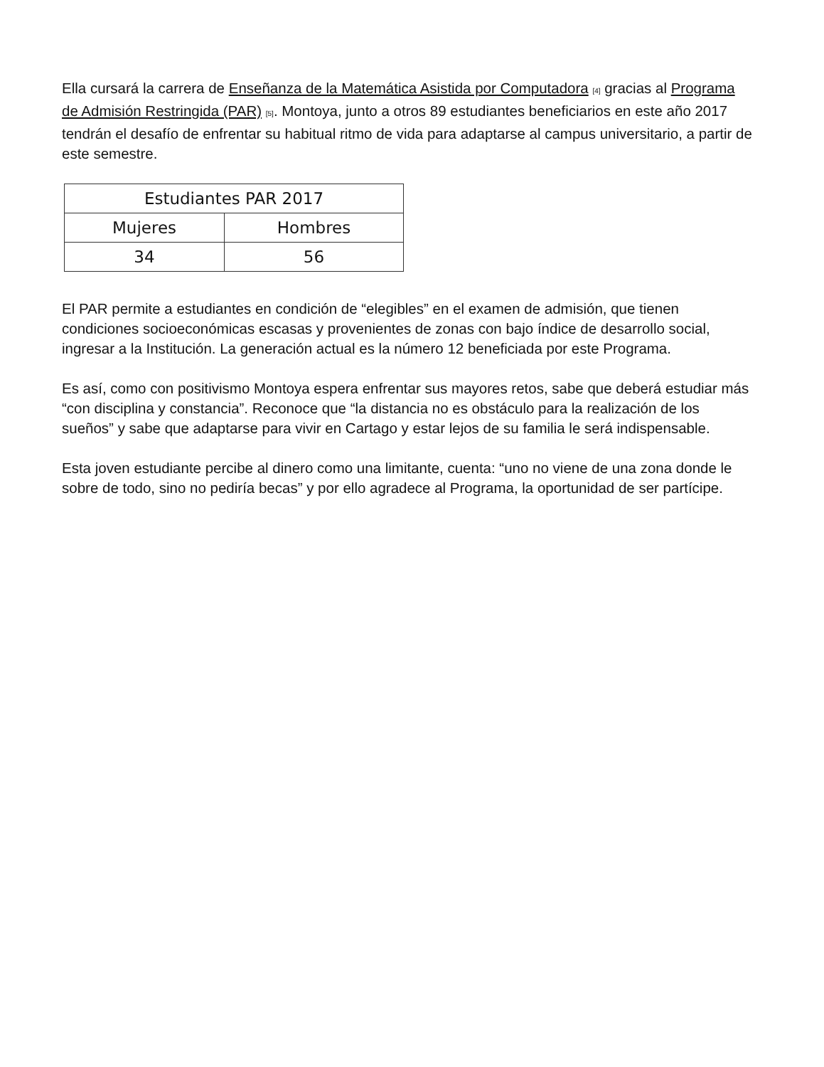Ella cursará la carrera de Enseñanza de la Matemática Asistida por Computadora <sup>[4]</sup> gracias al Programa de Admisión Restringida (PAR) <sup>[5]</sup>. Montoya, junto a otros 89 estudiantes beneficiarios en este año 2017 tendrán el desafío de enfrentar su habitual ritmo de vida para adaptarse al campus universitario, a partir de este semestre.
| Estudiantes PAR 2017 | |
| --- | --- |
| Mujeres | Hombres |
| 34 | 56 |
El PAR permite a estudiantes en condición de “elegibles” en el examen de admisión, que tienen condiciones socioeconómicas escasas y provenientes de zonas con bajo índice de desarrollo social, ingresar a la Institución. La generación actual es la número 12 beneficiada por este Programa.
Es así, como con positivismo Montoya espera enfrentar sus mayores retos, sabe que deberá estudiar más “con disciplina y constancia”. Reconoce que “la distancia no es obstáculo para la realización de los sueños” y sabe que adaptarse para vivir en Cartago y estar lejos de su familia le será indispensable.
Esta joven estudiante percibe al dinero como una limitante, cuenta: “uno no viene de una zona donde le sobre de todo, sino no pediría becas” y por ello agradece al Programa, la oportunidad de ser partícipe.